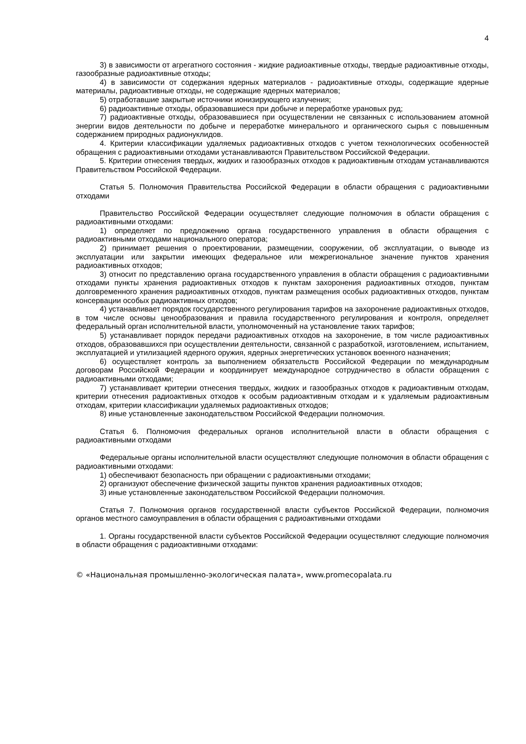4
3) в зависимости от агрегатного состояния - жидкие радиоактивные отходы, твердые радиоактивные отходы, газообразные радиоактивные отходы;
4) в зависимости от содержания ядерных материалов - радиоактивные отходы, содержащие ядерные материалы, радиоактивные отходы, не содержащие ядерных материалов;
5) отработавшие закрытые источники ионизирующего излучения;
6) радиоактивные отходы, образовавшиеся при добыче и переработке урановых руд;
7) радиоактивные отходы, образовавшиеся при осуществлении не связанных с использованием атомной энергии видов деятельности по добыче и переработке минерального и органического сырья с повышенным содержанием природных радионуклидов.
4. Критерии классификации удаляемых радиоактивных отходов с учетом технологических особенностей обращения с радиоактивными отходами устанавливаются Правительством Российской Федерации.
5. Критерии отнесения твердых, жидких и газообразных отходов к радиоактивным отходам устанавливаются Правительством Российской Федерации.
Статья 5. Полномочия Правительства Российской Федерации в области обращения с радиоактивными отходами
Правительство Российской Федерации осуществляет следующие полномочия в области обращения с радиоактивными отходами:
1) определяет по предложению органа государственного управления в области обращения с радиоактивными отходами национального оператора;
2) принимает решения о проектировании, размещении, сооружении, об эксплуатации, о выводе из эксплуатации или закрытии имеющих федеральное или межрегиональное значение пунктов хранения радиоактивных отходов;
3) относит по представлению органа государственного управления в области обращения с радиоактивными отходами пункты хранения радиоактивных отходов к пунктам захоронения радиоактивных отходов, пунктам долговременного хранения радиоактивных отходов, пунктам размещения особых радиоактивных отходов, пунктам консервации особых радиоактивных отходов;
4) устанавливает порядок государственного регулирования тарифов на захоронение радиоактивных отходов, в том числе основы ценообразования и правила государственного регулирования и контроля, определяет федеральный орган исполнительной власти, уполномоченный на установление таких тарифов;
5) устанавливает порядок передачи радиоактивных отходов на захоронение, в том числе радиоактивных отходов, образовавшихся при осуществлении деятельности, связанной с разработкой, изготовлением, испытанием, эксплуатацией и утилизацией ядерного оружия, ядерных энергетических установок военного назначения;
6) осуществляет контроль за выполнением обязательств Российской Федерации по международным договорам Российской Федерации и координирует международное сотрудничество в области обращения с радиоактивными отходами;
7) устанавливает критерии отнесения твердых, жидких и газообразных отходов к радиоактивным отходам, критерии отнесения радиоактивных отходов к особым радиоактивным отходам и к удаляемым радиоактивным отходам, критерии классификации удаляемых радиоактивных отходов;
8) иные установленные законодательством Российской Федерации полномочия.
Статья 6. Полномочия федеральных органов исполнительной власти в области обращения с радиоактивными отходами
Федеральные органы исполнительной власти осуществляют следующие полномочия в области обращения с радиоактивными отходами:
1) обеспечивают безопасность при обращении с радиоактивными отходами;
2) организуют обеспечение физической защиты пунктов хранения радиоактивных отходов;
3) иные установленные законодательством Российской Федерации полномочия.
Статья 7. Полномочия органов государственной власти субъектов Российской Федерации, полномочия органов местного самоуправления в области обращения с радиоактивными отходами
1. Органы государственной власти субъектов Российской Федерации осуществляют следующие полномочия в области обращения с радиоактивными отходами:
© «Национальная промышленно-экологическая палата», www.promecopalata.ru